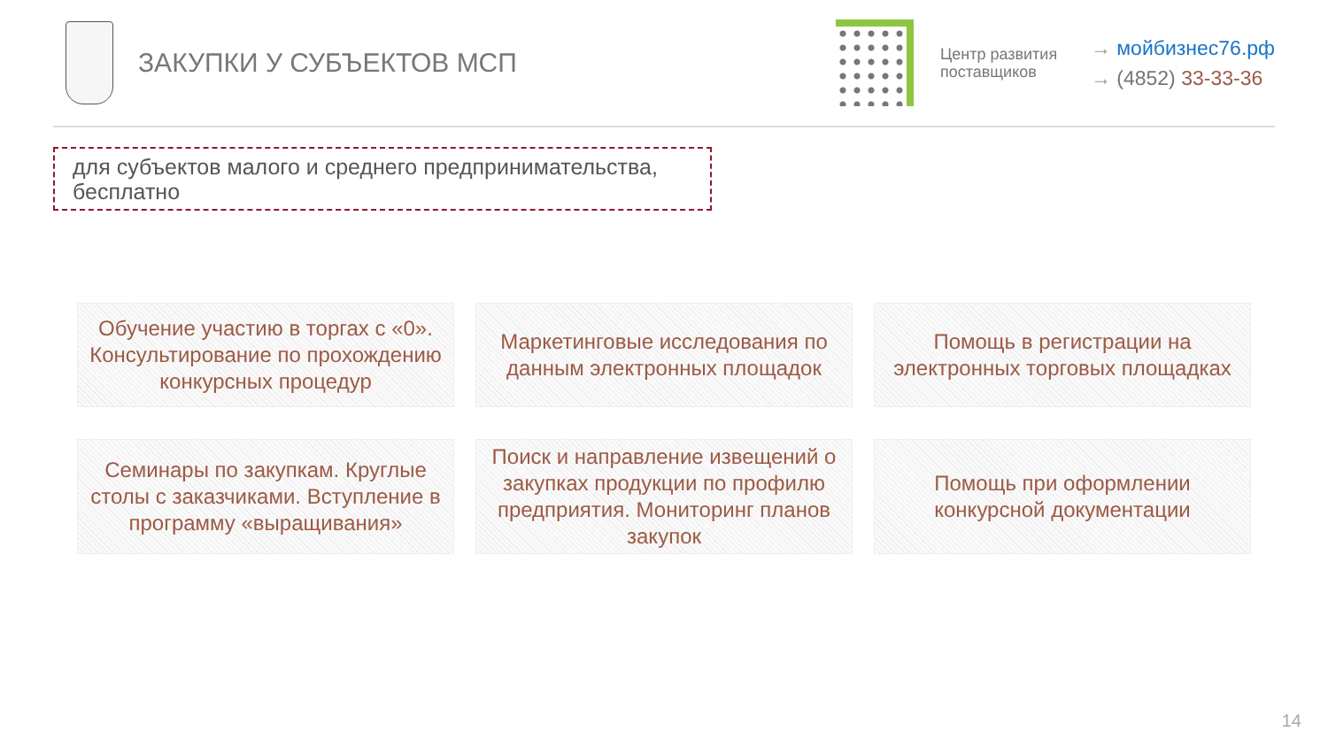ЗАКУПКИ У СУБЪЕКТОВ МСП
Центр развития поставщиков
→ мойбизнес76.рф
→ (4852) 33-33-36
для субъектов малого и среднего предпринимательства, бесплатно
Обучение участию в торгах с «0». Консультирование по прохождению конкурсных процедур
Маркетинговые исследования по данным электронных площадок
Помощь в регистрации на электронных торговых площадках
Семинары по закупкам. Круглые столы с заказчиками. Вступление в программу «выращивания»
Поиск и направление извещений о закупках продукции по профилю предприятия. Мониторинг планов закупок
Помощь при оформлении конкурсной документации
14